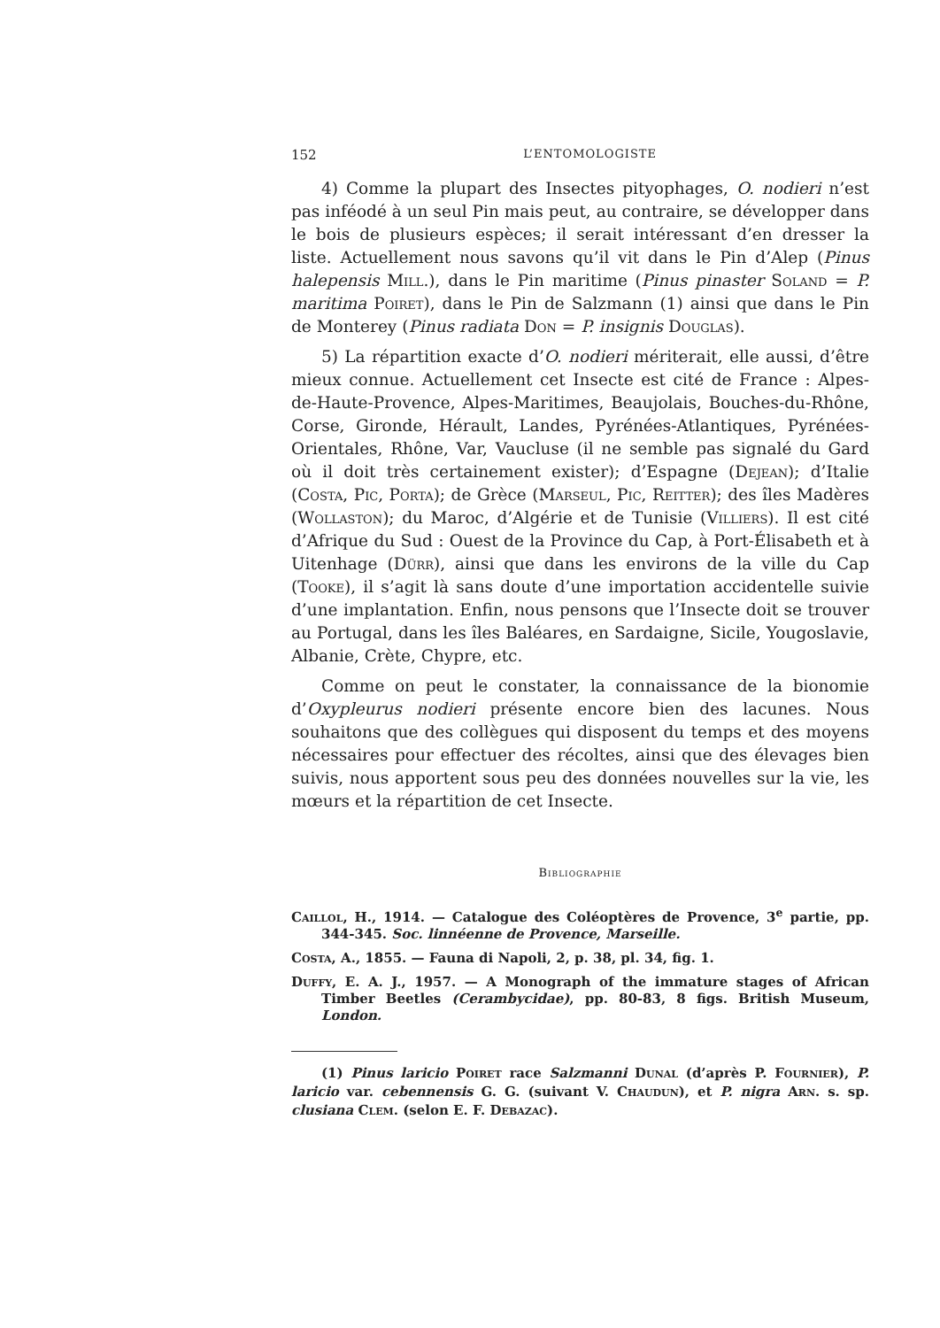152 L’ENTOMOLOGISTE
4) Comme la plupart des Insectes pityophages, O. nodieri n’est pas inféodé à un seul Pin mais peut, au contraire, se développer dans le bois de plusieurs espèces; il serait intéressant d’en dresser la liste. Actuellement nous savons qu’il vit dans le Pin d’Alep (Pinus halepensis Mill.), dans le Pin maritime (Pinus pinaster Soland = P. maritima Poiret), dans le Pin de Salzmann (1) ainsi que dans le Pin de Monterey (Pinus radiata Don = P. insignis Douglas).
5) La répartition exacte d’O. nodieri mériterait, elle aussi, d’être mieux connue. Actuellement cet Insecte est cité de France : Alpes-de-Haute-Provence, Alpes-Maritimes, Beaujolais, Bouches-du-Rhône, Corse, Gironde, Hérault, Landes, Pyrénées-Atlantiques, Pyrénées-Orientales, Rhône, Var, Vaucluse (il ne semble pas signalé du Gard où il doit très certainement exister); d’Espagne (Dejean); d’Italie (Costa, Pic, Porta); de Grèce (Marseul, Pic, Reitter); des îles Madères (Wollaston); du Maroc, d’Algérie et de Tunisie (Villiers). Il est cité d’Afrique du Sud : Ouest de la Province du Cap, à Port-Élisabeth et à Uitenhage (Dürr), ainsi que dans les environs de la ville du Cap (Tooke), il s’agit là sans doute d’une importation accidentelle suivie d’une implantation. Enfin, nous pensons que l’Insecte doit se trouver au Portugal, dans les îles Baléares, en Sardaigne, Sicile, Yougoslavie, Albanie, Crète, Chypre, etc.
Comme on peut le constater, la connaissance de la bionomie d’Oxypleurus nodieri présente encore bien des lacunes. Nous souhaitons que des collègues qui disposent du temps et des moyens nécessaires pour effectuer des récoltes, ainsi que des élevages bien suivis, nous apportent sous peu des données nouvelles sur la vie, les mœurs et la répartition de cet Insecte.
Bibliographie
Caillol, H., 1914. — Catalogue des Coléoptères de Provence, 3<sup>e</sup> partie, pp. 344-345. Soc. linnéenne de Provence, Marseille.
Costa, A., 1855. — Fauna di Napoli, 2, p. 38, pl. 34, fig. 1.
Duffy, E. A. J., 1957. — A Monograph of the immature stages of African Timber Beetles (Cerambycidae), pp. 80-83, 8 figs. British Museum, London.
(1) Pinus laricio Poiret race Salzmanni Dunal (d’après P. Fournier), P. laricio var. cebennensis G. G. (suivant V. Chaudun), et P. nigra Arn. s. sp. clusiana Clem. (selon E. F. Debazac).